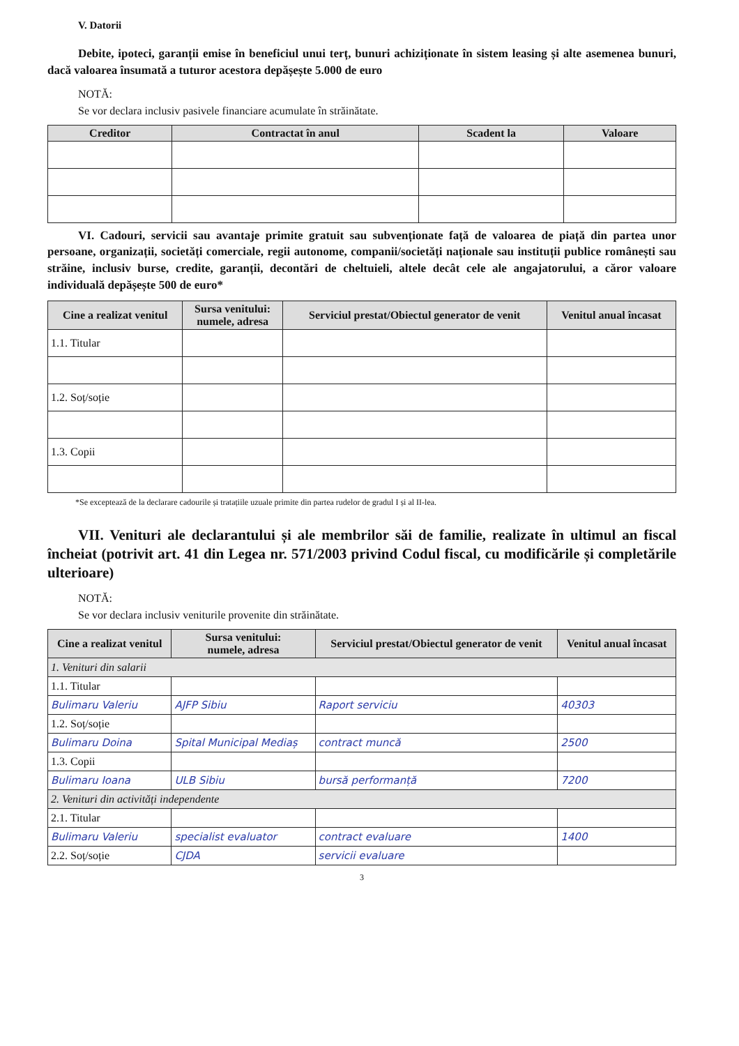V. Datorii
Debite, ipoteci, garanții emise în beneficiul unui terț, bunuri achiziționate în sistem leasing și alte asemenea bunuri, dacă valoarea însumată a tuturor acestora depășește 5.000 de euro
NOTĂ:
Se vor declara inclusiv pasivele financiare acumulate în străinătate.
| Creditor | Contractat în anul | Scadent la | Valoare |
| --- | --- | --- | --- |
VI. Cadouri, servicii sau avantaje primite gratuit sau subvenționate față de valoarea de piață din partea unor persoane, organizații, societăți comerciale, regii autonome, companii/societăți naționale sau instituții publice românești sau străine, inclusiv burse, credite, garanții, decontări de cheltuieli, altele decât cele ale angajatorului, a căror valoare individuală depășește 500 de euro*
| Cine a realizat venitul | Sursa venitului: numele, adresa | Serviciul prestat/Obiectul generator de venit | Venitul anual încasat |
| --- | --- | --- | --- |
| 1.1. Titular | | | |
| 1.2. Soț/soție | | | |
| 1.3. Copii | | | |
*Se exceptează de la declarare cadourile și tratațiile uzuale primite din partea rudelor de gradul I și al II-lea.
VII. Venituri ale declarantului și ale membrilor săi de familie, realizate în ultimul an fiscal încheiat (potrivit art. 41 din Legea nr. 571/2003 privind Codul fiscal, cu modificările și completările ulterioare)
NOTĂ:
Se vor declara inclusiv veniturile provenite din străinătate.
| Cine a realizat venitul | Sursa venitului: numele, adresa | Serviciul prestat/Obiectul generator de venit | Venitul anual încasat |
| --- | --- | --- | --- |
| 1. Venituri din salarii | | | |
| 1.1. Titular | | | |
| Bulimaru Valeriu | AJFP Sibiu | Raport serviciu | 40303 |
| 1.2. Soț/soție | | | |
| Bulimaru Doina | Spital Municipal Mediaș | contract muncă | 2500 |
| 1.3. Copii | | | |
| Bulimaru Ioana | ULB Sibiu | bursă performanță | 7200 |
| 2. Venituri din activități independente | | | |
| 2.1. Titular | | | |
| Bulimaru Valeriu | specialist evaluator | contract evaluare | 1400 |
| 2.2. Soț/soție | CJDA | servicii evaluare | |
3